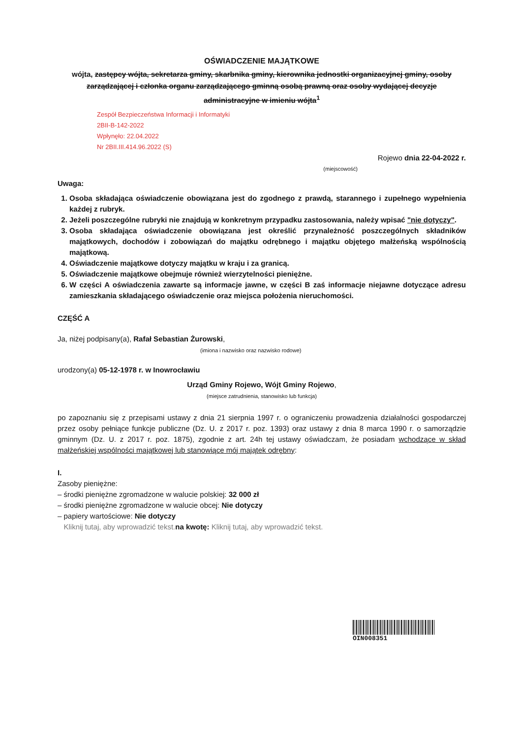OŚWIADCZENIE MAJĄTKOWE
wójta, zastępcy wójta, sekretarza gminy, skarbnika gminy, kierownika jednostki organizacyjnej gminy, osoby zarządzającej i członka organu zarządzającego gminną osobą prawną oraz osoby wydającej decyzje administracyjne w imieniu wójta<sup>1</sup>
Zespół Bezpieczeństwa Informacji i Informatyki
2BII-B-142-2022
Wpłynęło: 22.04.2022
Nr 2BII.III.414.96.2022 (S)
Rojewo dnia 22-04-2022 r.
(miejscowość)
Uwaga:
1. Osoba składająca oświadczenie obowiązana jest do zgodnego z prawdą, starannego i zupełnego wypełnienia każdej z rubryk.
2. Jeżeli poszczególne rubryki nie znajdują w konkretnym przypadku zastosowania, należy wpisać "nie dotyczy".
3. Osoba składająca oświadczenie obowiązana jest określić przynależność poszczególnych składników majątkowych, dochodów i zobowiązań do majątku odrębnego i majątku objętego małżeńską wspólnością majątkową.
4. Oświadczenie majątkowe dotyczy majątku w kraju i za granicą.
5. Oświadczenie majątkowe obejmuje również wierzytelności pieniężne.
6. W części A oświadczenia zawarte są informacje jawne, w części B zaś informacje niejawne dotyczące adresu zamieszkania składającego oświadczenie oraz miejsca położenia nieruchomości.
CZĘŚĆ A
Ja, niżej podpisany(a), Rafał Sebastian Żurowski,
(imiona i nazwisko oraz nazwisko rodowe)
urodzony(a) 05-12-1978 r. w Inowrocławiu
Urząd Gminy Rojewo, Wójt Gminy Rojewo,
(miejsce zatrudnienia, stanowisko lub funkcja)
po zapoznaniu się z przepisami ustawy z dnia 21 sierpnia 1997 r. o ograniczeniu prowadzenia działalności gospodarczej przez osoby pełniące funkcje publiczne (Dz. U. z 2017 r. poz. 1393) oraz ustawy z dnia 8 marca 1990 r. o samorządzie gminnym (Dz. U. z 2017 r. poz. 1875), zgodnie z art. 24h tej ustawy oświadczam, że posiadam wchodzące w skład małżeńskiej wspólności majątkowej lub stanowiące mój majątek odrębny:
I.
Zasoby pieniężne:
– środki pieniężne zgromadzone w walucie polskiej: 32 000 zł
– środki pieniężne zgromadzone w walucie obcej: Nie dotyczy
– papiery wartościowe: Nie dotyczy
Kliknij tutaj, aby wprowadzić tekst. na kwotę: Kliknij tutaj, aby wprowadzić tekst.
OIN008351